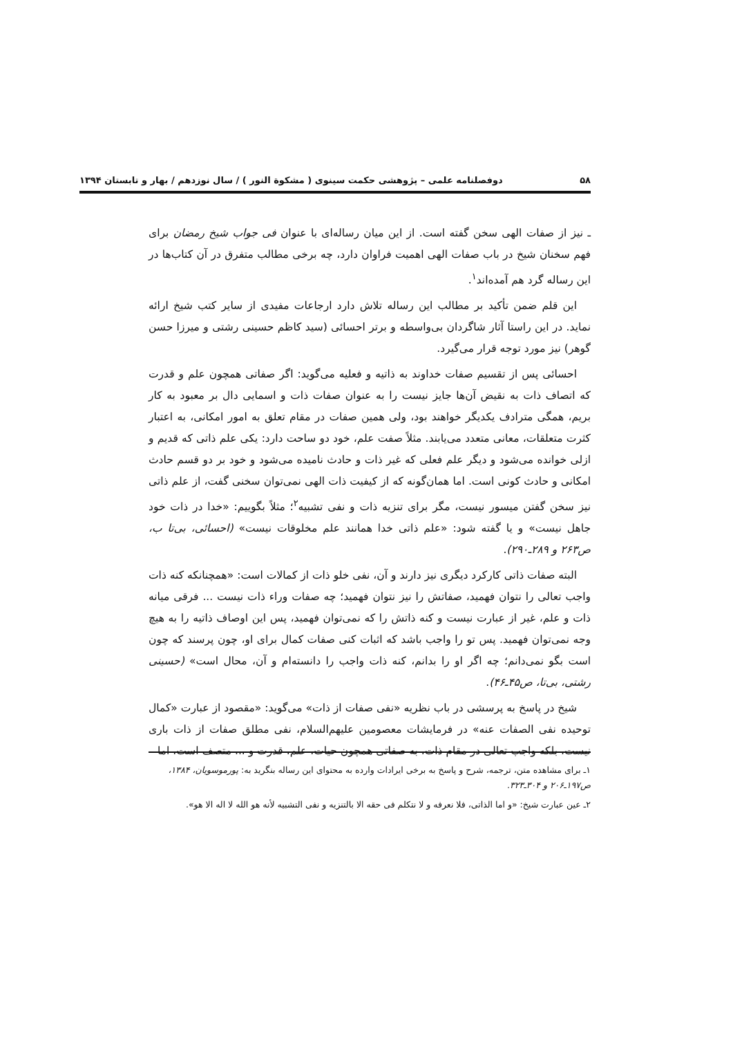۵۸ دوفصلنامه علمی – پژوهشی حکمت سینوی ( مشکوة النور ) / سال نوزدهم / بهار و تابستان ۱۳۹۴
ـ نیز از صفات الهی سخن گفته است. از این میان رساله‌ای با عنوان فی جواب شیخ رمضان برای فهم سخنان شیخ در باب صفات الهی اهمیت فراوان دارد، چه برخی مطالب متفرق در آن کتاب‌ها در این رساله گرد هم آمده‌اند<sup>۱</sup>.
این قلم ضمن تأکید بر مطالب این رساله تلاش دارد ارجاعات مفیدی از سایر کتب شیخ ارائه نماید. در این راستا آثار شاگردان بی‌واسطه و برتر احسائی (سید کاظم حسینی رشتی و میرزا حسن گوهر) نیز مورد توجه قرار می‌گیرد.
احسائی پس از تقسیم صفات خداوند به ذاتیه و فعلیه می‌گوید: اگر صفاتی همچون علم و قدرت که اتصاف ذات به نقیض آن‌ها جایز نیست را به عنوان صفات ذات و اسمایی دال بر معبود به کار بریم، همگی مترادف یکدیگر خواهند بود، ولی همین صفات در مقام تعلق به امور امکانی، به اعتبار کثرت متعلقات، معانی متعدد می‌یابند. مثلاً صفت علم، خود دو ساحت دارد: یکی علم ذاتی که قدیم و ازلی خوانده می‌شود و دیگر علم فعلی که غیر ذات و حادث نامیده می‌شود و خود بر دو قسم حادث امکانی و حادث کونی است. اما همان‌گونه که از کیفیت ذات الهی نمی‌توان سخنی گفت، از علم ذاتی نیز سخن گفتن میسور نیست، مگر برای تنزیه ذات و نفی تشبیه<sup>۲</sup>؛ مثلاً بگوییم: «خدا در ذات خود جاهل نیست» و یا گفته شود: «علم ذاتی خدا همانند علم مخلوقات نیست» (احسائی، بی‌تا ب، ص۲۶۳ و ۲۸۹ـ۲۹۰).
البته صفات ذاتی کارکرد دیگری نیز دارند و آن، نفی خلو ذات از کمالات است: «همچنانکه کنه ذات واجب تعالی را نتوان فهمید، صفاتش را نیز نتوان فهمید؛ چه صفات وراء ذات نیست ... فرقی میانه ذات و علم، غیر از عبارت نیست و کنه ذاتش را که نمی‌توان فهمید، پس این اوصاف ذاتیه را به هیچ وجه نمی‌توان فهمید. پس تو را واجب باشد که اثبات کنی صفات کمال برای او، چون پرسند که چون است بگو نمی‌دانم؛ چه اگر او را بدانم، کنه ذات واجب را دانسته‌ام و آن، محال است» (حسینی رشتی، بی‌تا، ص۴۵ـ۴۶).
شیخ در پاسخ به پرسشی در باب نظریه «نفی صفات از ذات» می‌گوید: «مقصود از عبارت «کمال توحیده نفی الصفات عنه» در فرمایشات معصومین علیهم‌السلام، نفی مطلق صفات از ذات باری نیست، بلکه واجب تعالی در مقام ذات، به صفاتی همچون حیات، علم، قدرت و ... متصف است، اما
۱ـ برای مشاهده متن، ترجمه، شرح و پاسخ به برخی ایرادات وارده به محتوای این رساله بنگرید به: پورموسویان، ۱۳۸۴، ص۱۹۷ـ۲۰۶ و ۳۰۴ـ۳۲۳.
۲ـ عین عبارت شیخ: «و اما الذاتی، فلا نعرفه و لا نتکلم فی حقه الا بالتنزیه و نفی التشبیه لأنه هو الله لا اله الا هو».